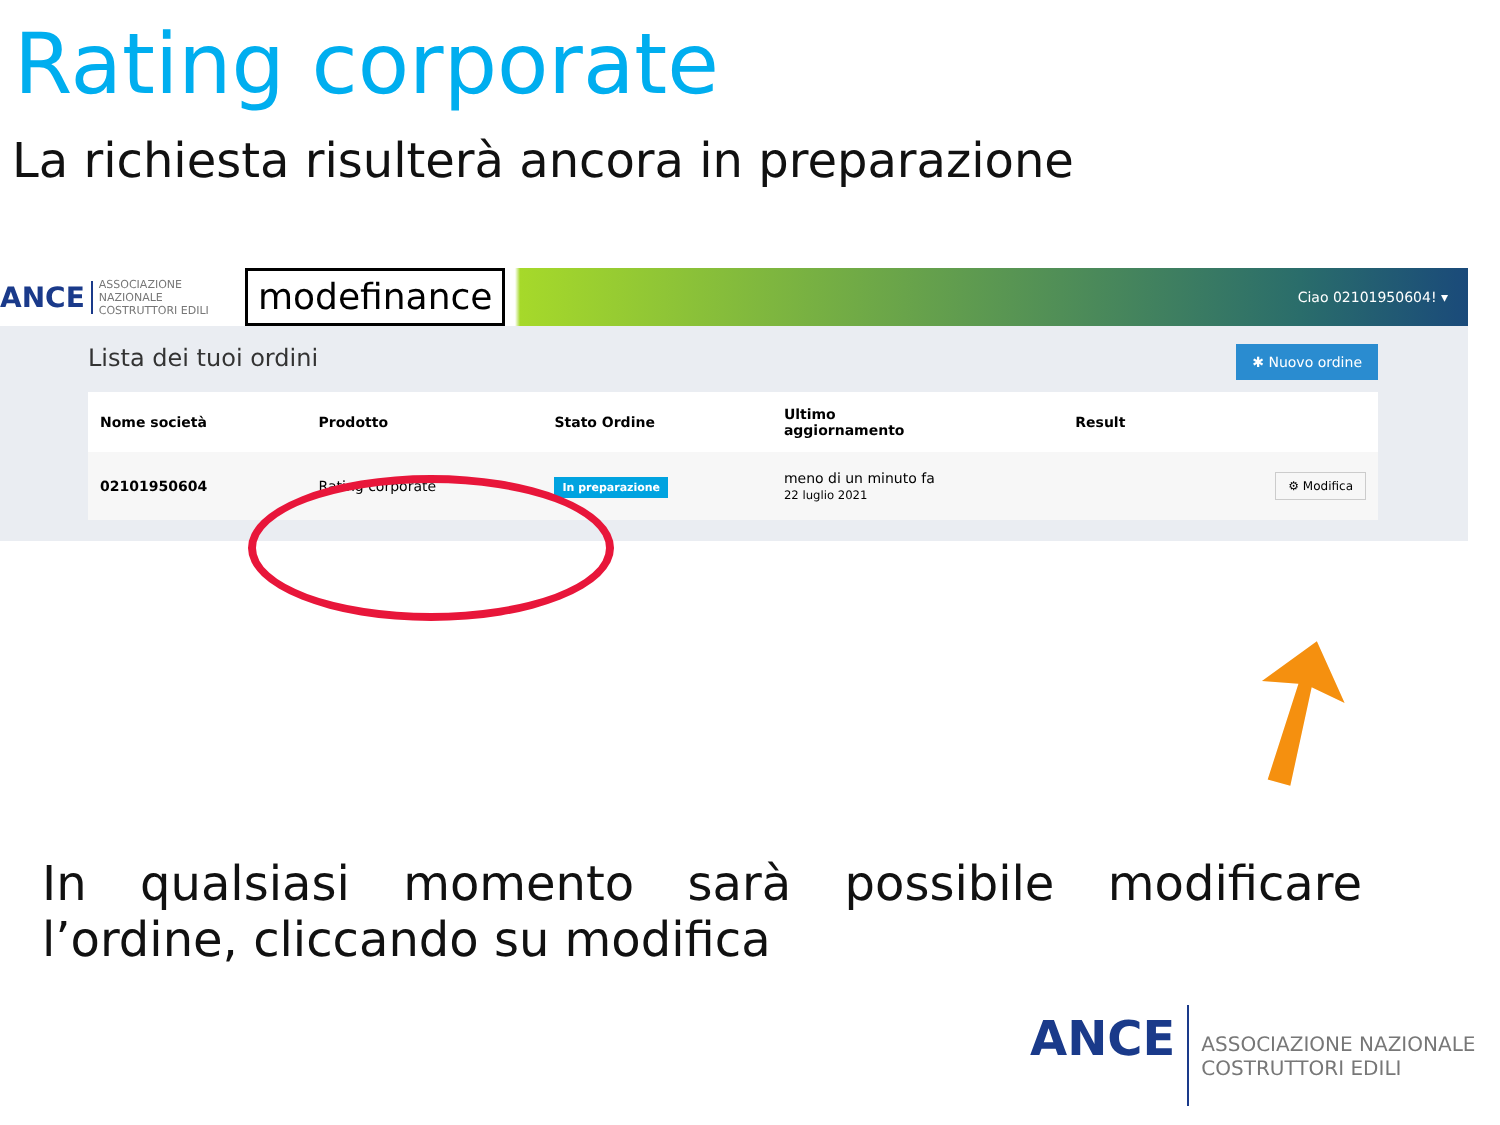Rating corporate
La richiesta risulterà ancora in preparazione
ANCE ASSOCIAZIONE NAZIONALE
COSTRUTTORI EDILI
modefinance
Ciao 02101950604! ▾
Lista dei tuoi ordini ✱ Nuovo ordine
| Nome società | Prodotto | Stato Ordine | Ultimo aggiornamento | Result | |
| --- | --- | --- | --- | --- | --- |
| 02101950604 | Rating corporate | In preparazione | meno di un minuto fa 22 luglio 2021 | | ⚙ Modifica |
➚
In qualsiasi momento sarà possibile modificare l’ordine, cliccando su modifica
ANCE ASSOCIAZIONE NAZIONALE
COSTRUTTORI EDILI